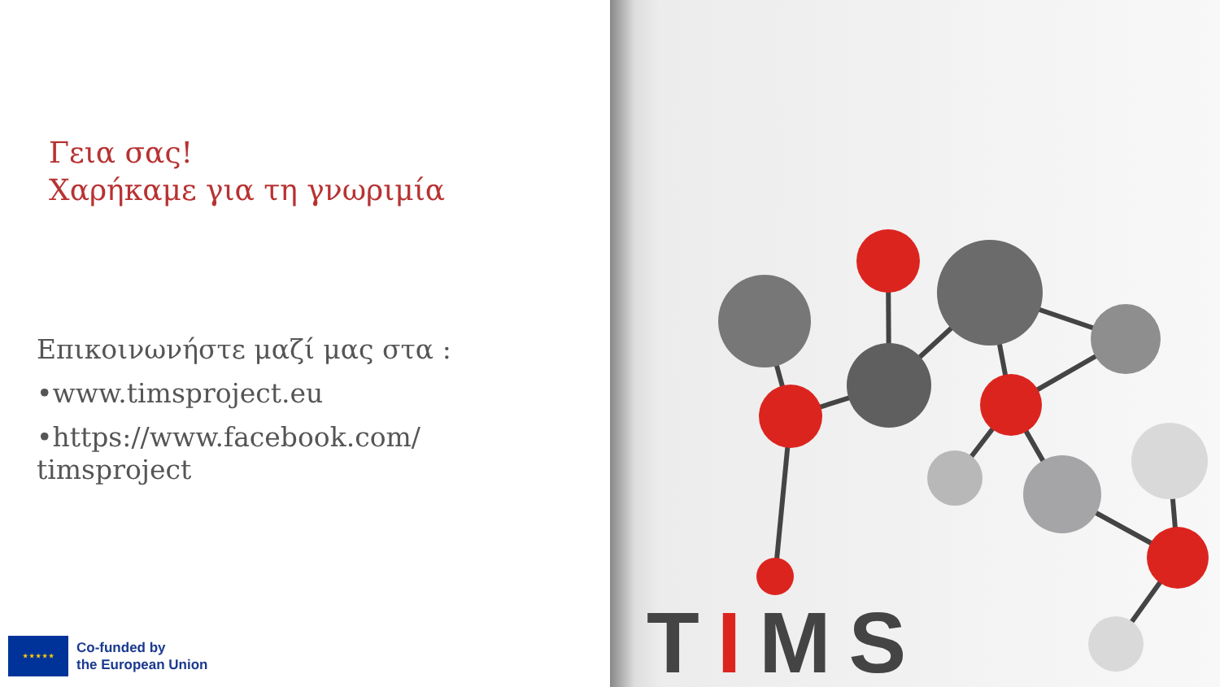Γεια σας!
Χαρήκαμε για τη γνωριμία
Επικοινωνήστε μαζί μας στα :
•www.timsproject.eu
•https://www.facebook.com/
timsproject
★ ★ ★ ★ ★
Co-funded by
the European Union
TIMS